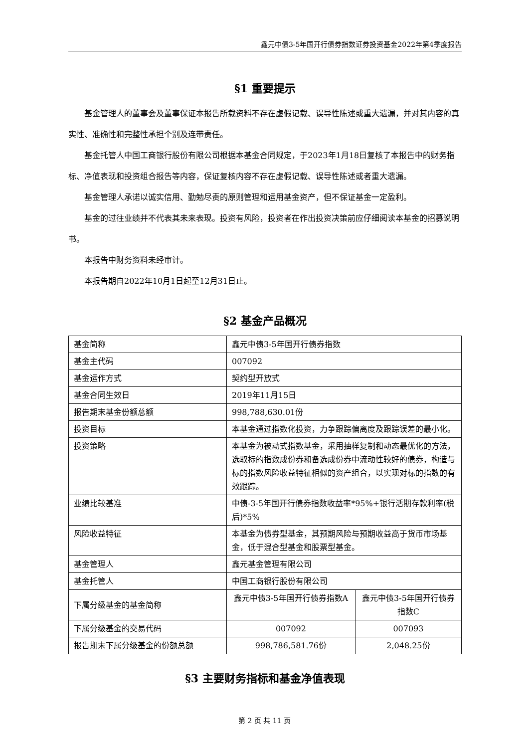鑫元中债3-5年国开行债券指数证券投资基金2022年第4季度报告
§1 重要提示
基金管理人的董事会及董事保证本报告所载资料不存在虚假记载、误导性陈述或重大遗漏，并对其内容的真实性、准确性和完整性承担个别及连带责任。
基金托管人中国工商银行股份有限公司根据本基金合同规定，于2023年1月18日复核了本报告中的财务指标、净值表现和投资组合报告等内容，保证复核内容不存在虚假记载、误导性陈述或者重大遗漏。
基金管理人承诺以诚实信用、勤勉尽责的原则管理和运用基金资产，但不保证基金一定盈利。
基金的过往业绩并不代表其未来表现。投资有风险，投资者在作出投资决策前应仔细阅读本基金的招募说明书。
本报告中财务资料未经审计。
本报告期自2022年10月1日起至12月31日止。
§2 基金产品概况
| 基金简称 | 鑫元中债3-5年国开行债券指数 | |
| 基金主代码 | 007092 | |
| 基金运作方式 | 契约型开放式 | |
| 基金合同生效日 | 2019年11月15日 | |
| 报告期末基金份额总额 | 998,788,630.01份 | |
| 投资目标 | 本基金通过指数化投资，力争跟踪偏离度及跟踪误差的最小化。 | |
| 投资策略 | 本基金为被动式指数基金，采用抽样复制和动态最优化的方法，选取标的指数成份券和备选成份券中流动性较好的债券，构造与标的指数风险收益特征相似的资产组合，以实现对标的指数的有效跟踪。 | |
| 业绩比较基准 | 中债-3-5年国开行债券指数收益率*95%+银行活期存款利率(税后)*5% | |
| 风险收益特征 | 本基金为债券型基金，其预期风险与预期收益高于货币市场基金，低于混合型基金和股票型基金。 | |
| 基金管理人 | 鑫元基金管理有限公司 | |
| 基金托管人 | 中国工商银行股份有限公司 | |
| 下属分级基金的基金简称 | 鑫元中债3-5年国开行债券指数A | 鑫元中债3-5年国开行债券指数C |
| 下属分级基金的交易代码 | 007092 | 007093 |
| 报告期末下属分级基金的份额总额 | 998,786,581.76份 | 2,048.25份 |
§3 主要财务指标和基金净值表现
第 2 页 共 11 页